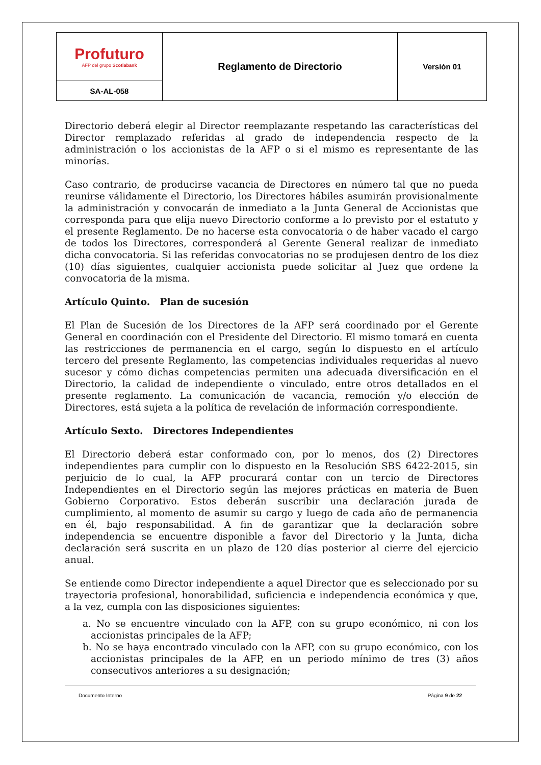| Profuturo AFP del grupo Scotiabank | Reglamento de Directorio | Versión 01 |
| SA-AL-058 | | |
Directorio deberá elegir al Director reemplazante respetando las características del Director remplazado referidas al grado de independencia respecto de la administración o los accionistas de la AFP o si el mismo es representante de las minorías.
Caso contrario, de producirse vacancia de Directores en número tal que no pueda reunirse válidamente el Directorio, los Directores hábiles asumirán provisionalmente la administración y convocarán de inmediato a la Junta General de Accionistas que corresponda para que elija nuevo Directorio conforme a lo previsto por el estatuto y el presente Reglamento. De no hacerse esta convocatoria o de haber vacado el cargo de todos los Directores, corresponderá al Gerente General realizar de inmediato dicha convocatoria. Si las referidas convocatorias no se produjesen dentro de los diez (10) días siguientes, cualquier accionista puede solicitar al Juez que ordene la convocatoria de la misma.
Artículo Quinto. Plan de sucesión
El Plan de Sucesión de los Directores de la AFP será coordinado por el Gerente General en coordinación con el Presidente del Directorio. El mismo tomará en cuenta las restricciones de permanencia en el cargo, según lo dispuesto en el artículo tercero del presente Reglamento, las competencias individuales requeridas al nuevo sucesor y cómo dichas competencias permiten una adecuada diversificación en el Directorio, la calidad de independiente o vinculado, entre otros detallados en el presente reglamento. La comunicación de vacancia, remoción y/o elección de Directores, está sujeta a la política de revelación de información correspondiente.
Artículo Sexto. Directores Independientes
El Directorio deberá estar conformado con, por lo menos, dos (2) Directores independientes para cumplir con lo dispuesto en la Resolución SBS 6422-2015, sin perjuicio de lo cual, la AFP procurará contar con un tercio de Directores Independientes en el Directorio según las mejores prácticas en materia de Buen Gobierno Corporativo. Estos deberán suscribir una declaración jurada de cumplimiento, al momento de asumir su cargo y luego de cada año de permanencia en él, bajo responsabilidad. A fin de garantizar que la declaración sobre independencia se encuentre disponible a favor del Directorio y la Junta, dicha declaración será suscrita en un plazo de 120 días posterior al cierre del ejercicio anual.
Se entiende como Director independiente a aquel Director que es seleccionado por su trayectoria profesional, honorabilidad, suficiencia e independencia económica y que, a la vez, cumpla con las disposiciones siguientes:
a. No se encuentre vinculado con la AFP, con su grupo económico, ni con los accionistas principales de la AFP;
b. No se haya encontrado vinculado con la AFP, con su grupo económico, con los accionistas principales de la AFP, en un periodo mínimo de tres (3) años consecutivos anteriores a su designación;
Documento Interno Página 9 de 22